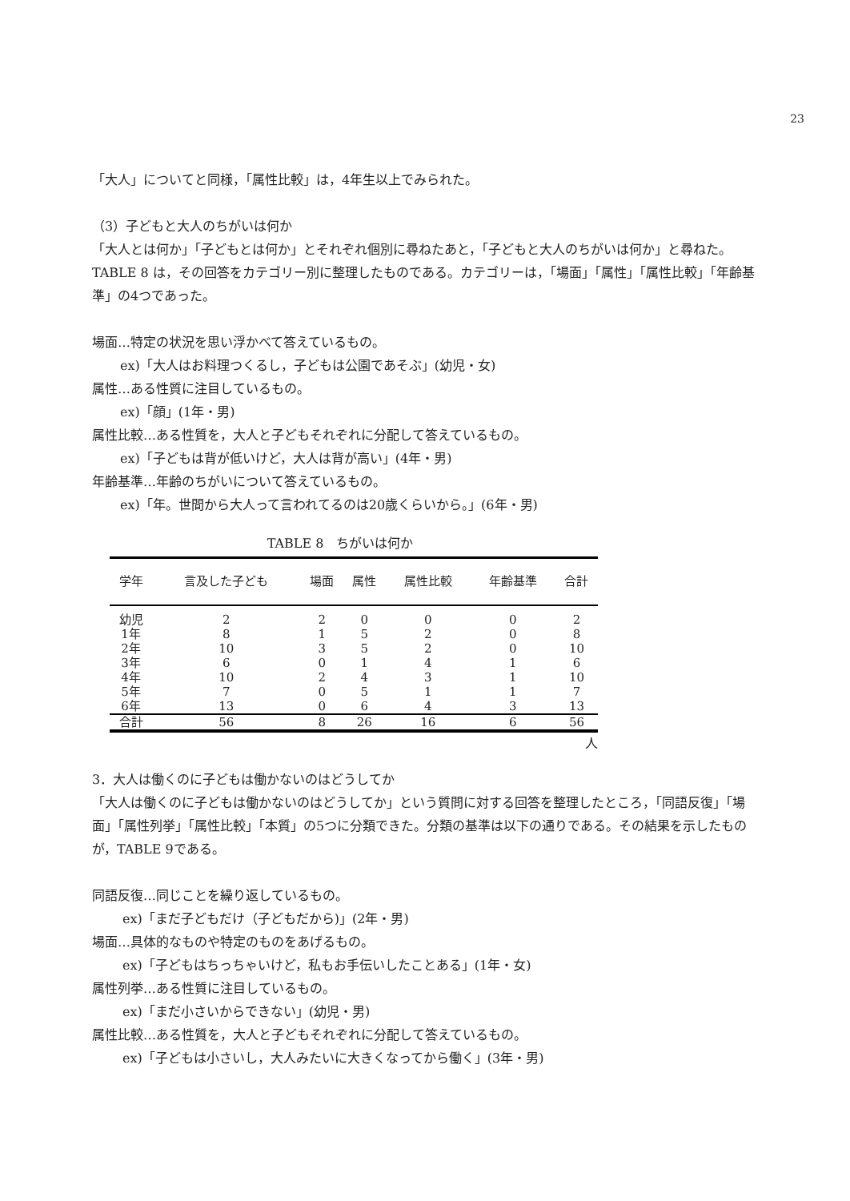23
「大人」についてと同様，「属性比較」は，4年生以上でみられた。
（3）子どもと大人のちがいは何か
「大人とは何か」「子どもとは何か」とそれぞれ個別に尋ねたあと，「子どもと大人のちがいは何か」と尋ねた。TABLE 8 は，その回答をカテゴリー別に整理したものである。カテゴリーは，「場面」「属性」「属性比較」「年齢基準」の4つであった。
場面…特定の状況を思い浮かべて答えているもの。
ex)「大人はお料理つくるし，子どもは公園であそぶ」(幼児・女)
属性…ある性質に注目しているもの。
ex)「顔」(1年・男)
属性比較…ある性質を，大人と子どもそれぞれに分配して答えているもの。
ex)「子どもは背が低いけど，大人は背が高い」(4年・男)
年齢基準…年齢のちがいについて答えているもの。
ex)「年。世間から大人って言われてるのは20歳くらいから。」(6年・男)
TABLE 8　ちがいは何か
| 学年 | 言及した子ども | 場面 | 属性 | 属性比較 | 年齢基準 | 合計 |
| --- | --- | --- | --- | --- | --- | --- |
| 幼児 | 2 | 2 | 0 | 0 | 0 | 2 |
| 1年 | 8 | 1 | 5 | 2 | 0 | 8 |
| 2年 | 10 | 3 | 5 | 2 | 0 | 10 |
| 3年 | 6 | 0 | 1 | 4 | 1 | 6 |
| 4年 | 10 | 2 | 4 | 3 | 1 | 10 |
| 5年 | 7 | 0 | 5 | 1 | 1 | 7 |
| 6年 | 13 | 0 | 6 | 4 | 3 | 13 |
| 合計 | 56 | 8 | 26 | 16 | 6 | 56 |
人
3．大人は働くのに子どもは働かないのはどうしてか
「大人は働くのに子どもは働かないのはどうしてか」という質問に対する回答を整理したところ，「同語反復」「場面」「属性列挙」「属性比較」「本質」の5つに分類できた。分類の基準は以下の通りである。その結果を示したものが，TABLE 9である。
同語反復…同じことを繰り返しているもの。
ex)「まだ子どもだけ（子どもだから)」(2年・男)
場面…具体的なものや特定のものをあげるもの。
ex)「子どもはちっちゃいけど，私もお手伝いしたことある」(1年・女)
属性列挙…ある性質に注目しているもの。
ex)「まだ小さいからできない」(幼児・男)
属性比較…ある性質を，大人と子どもそれぞれに分配して答えているもの。
ex)「子どもは小さいし，大人みたいに大きくなってから働く」(3年・男)